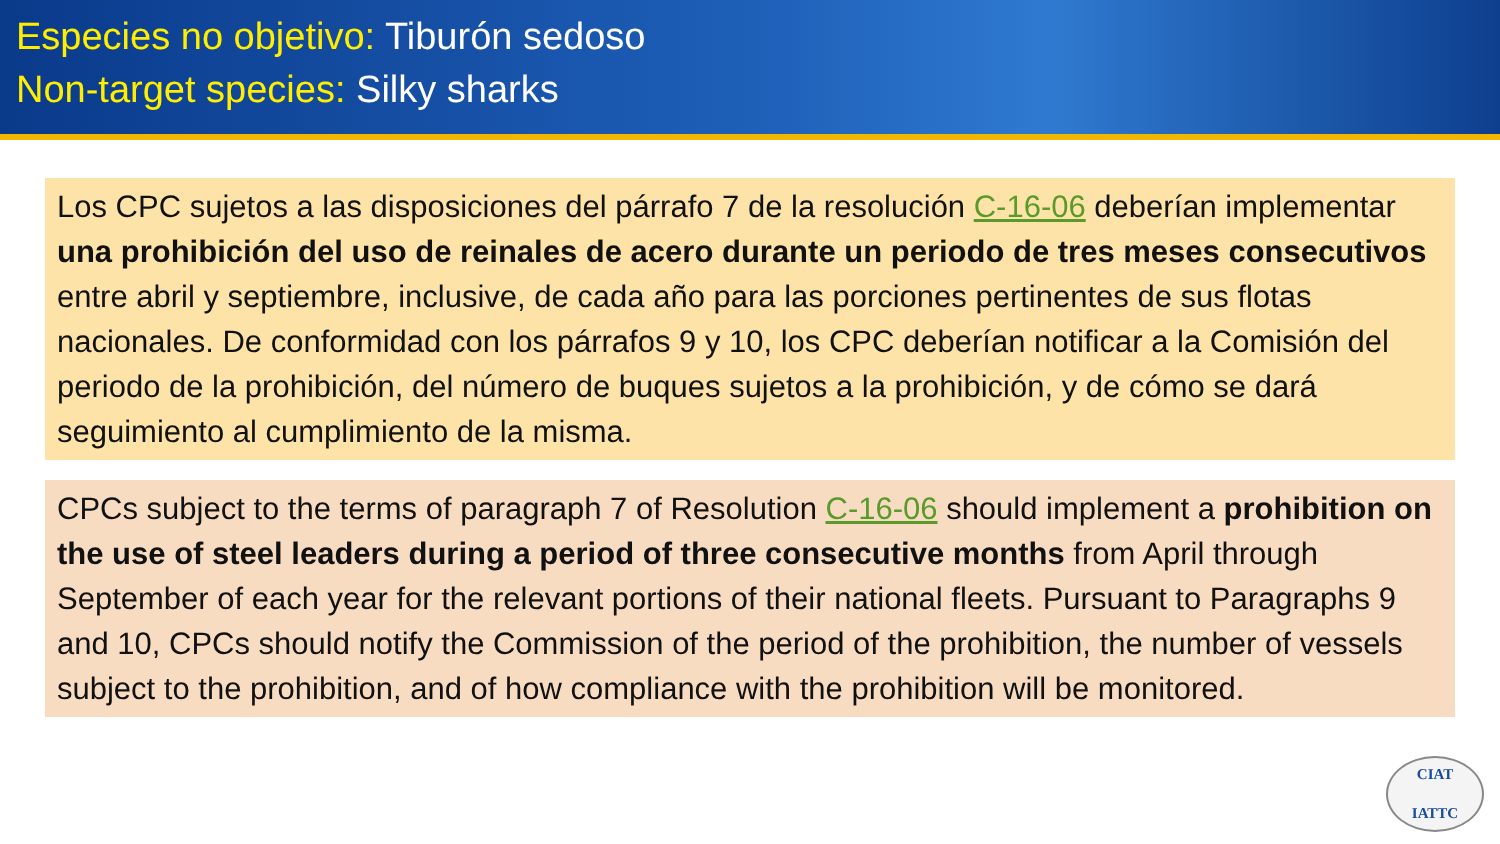Especies no objetivo: Tiburón sedoso
Non-target species: Silky sharks
Los CPC sujetos a las disposiciones del párrafo 7 de la resolución C-16-06 deberían implementar una prohibición del uso de reinales de acero durante un periodo de tres meses consecutivos entre abril y septiembre, inclusive, de cada año para las porciones pertinentes de sus flotas nacionales. De conformidad con los párrafos 9 y 10, los CPC deberían notificar a la Comisión del periodo de la prohibición, del número de buques sujetos a la prohibición, y de cómo se dará seguimiento al cumplimiento de la misma.
CPCs subject to the terms of paragraph 7 of Resolution C-16-06 should implement a prohibition on the use of steel leaders during a period of three consecutive months from April through September of each year for the relevant portions of their national fleets. Pursuant to Paragraphs 9 and 10, CPCs should notify the Commission of the period of the prohibition, the number of vessels subject to the prohibition, and of how compliance with the prohibition will be monitored.
CIAT
IATTC